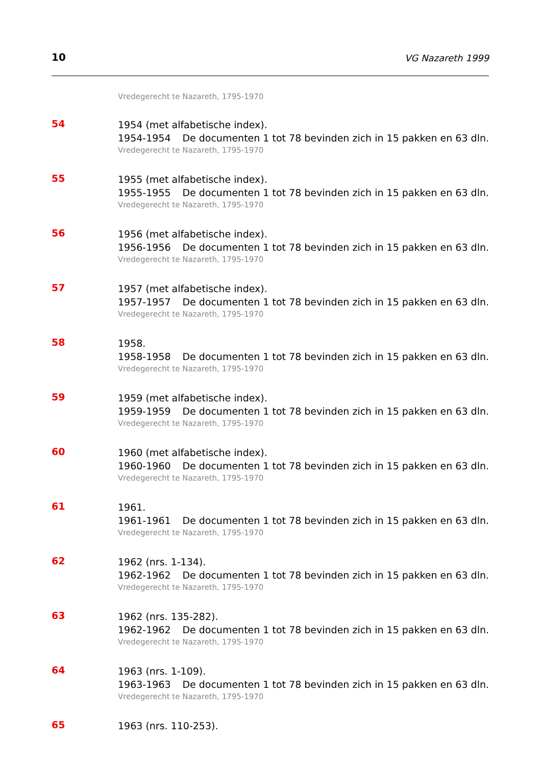10 VG Nazareth 1999
Vredegerecht te Nazareth, 1795-1970
54
1954 (met alfabetische index).
1954-1954 De documenten 1 tot 78 bevinden zich in 15 pakken en 63 dln.
Vredegerecht te Nazareth, 1795-1970
55
1955 (met alfabetische index).
1955-1955 De documenten 1 tot 78 bevinden zich in 15 pakken en 63 dln.
Vredegerecht te Nazareth, 1795-1970
56
1956 (met alfabetische index).
1956-1956 De documenten 1 tot 78 bevinden zich in 15 pakken en 63 dln.
Vredegerecht te Nazareth, 1795-1970
57
1957 (met alfabetische index).
1957-1957 De documenten 1 tot 78 bevinden zich in 15 pakken en 63 dln.
Vredegerecht te Nazareth, 1795-1970
58
1958.
1958-1958 De documenten 1 tot 78 bevinden zich in 15 pakken en 63 dln.
Vredegerecht te Nazareth, 1795-1970
59
1959 (met alfabetische index).
1959-1959 De documenten 1 tot 78 bevinden zich in 15 pakken en 63 dln.
Vredegerecht te Nazareth, 1795-1970
60
1960 (met alfabetische index).
1960-1960 De documenten 1 tot 78 bevinden zich in 15 pakken en 63 dln.
Vredegerecht te Nazareth, 1795-1970
61
1961.
1961-1961 De documenten 1 tot 78 bevinden zich in 15 pakken en 63 dln.
Vredegerecht te Nazareth, 1795-1970
62
1962 (nrs. 1-134).
1962-1962 De documenten 1 tot 78 bevinden zich in 15 pakken en 63 dln.
Vredegerecht te Nazareth, 1795-1970
63
1962 (nrs. 135-282).
1962-1962 De documenten 1 tot 78 bevinden zich in 15 pakken en 63 dln.
Vredegerecht te Nazareth, 1795-1970
64
1963 (nrs. 1-109).
1963-1963 De documenten 1 tot 78 bevinden zich in 15 pakken en 63 dln.
Vredegerecht te Nazareth, 1795-1970
65
1963 (nrs. 110-253).